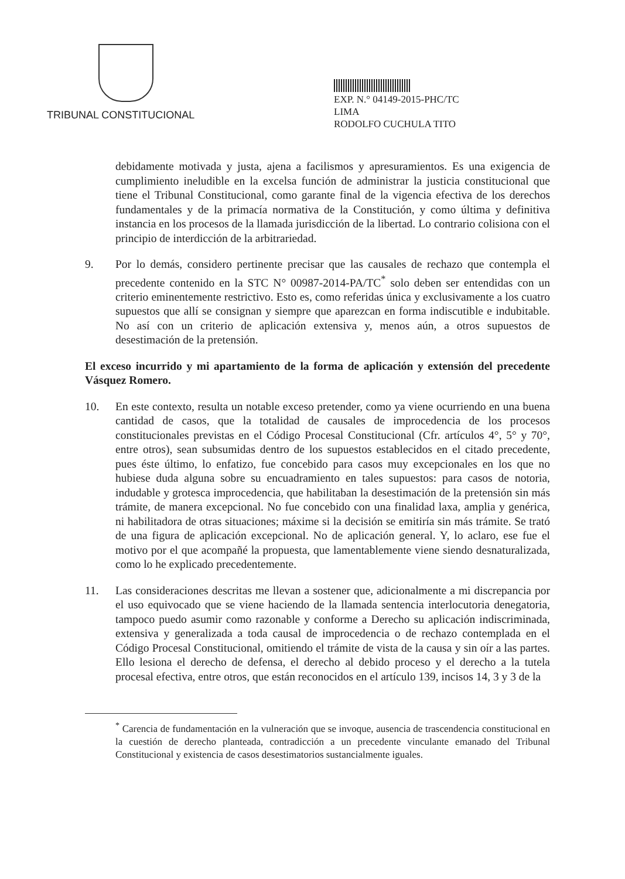TRIBUNAL CONSTITUCIONAL
EXP. N.° 04149-2015-PHC/TC
LIMA
RODOLFO CUCHULA TITO
debidamente motivada y justa, ajena a facilismos y apresuramientos. Es una exigencia de cumplimiento ineludible en la excelsa función de administrar la justicia constitucional que tiene el Tribunal Constitucional, como garante final de la vigencia efectiva de los derechos fundamentales y de la primacía normativa de la Constitución, y como última y definitiva instancia en los procesos de la llamada jurisdicción de la libertad. Lo contrario colisiona con el principio de interdicción de la arbitrariedad.
9. Por lo demás, considero pertinente precisar que las causales de rechazo que contempla el precedente contenido en la STC N° 00987-2014-PA/TC<sup>*</sup> solo deben ser entendidas con un criterio eminentemente restrictivo. Esto es, como referidas única y exclusivamente a los cuatro supuestos que allí se consignan y siempre que aparezcan en forma indiscutible e indubitable. No así con un criterio de aplicación extensiva y, menos aún, a otros supuestos de desestimación de la pretensión.
El exceso incurrido y mi apartamiento de la forma de aplicación y extensión del precedente Vásquez Romero.
10. En este contexto, resulta un notable exceso pretender, como ya viene ocurriendo en una buena cantidad de casos, que la totalidad de causales de improcedencia de los procesos constitucionales previstas en el Código Procesal Constitucional (Cfr. artículos 4°, 5° y 70°, entre otros), sean subsumidas dentro de los supuestos establecidos en el citado precedente, pues éste último, lo enfatizo, fue concebido para casos muy excepcionales en los que no hubiese duda alguna sobre su encuadramiento en tales supuestos: para casos de notoria, indudable y grotesca improcedencia, que habilitaban la desestimación de la pretensión sin más trámite, de manera excepcional. No fue concebido con una finalidad laxa, amplia y genérica, ni habilitadora de otras situaciones; máxime si la decisión se emitiría sin más trámite. Se trató de una figura de aplicación excepcional. No de aplicación general. Y, lo aclaro, ese fue el motivo por el que acompañé la propuesta, que lamentablemente viene siendo desnaturalizada, como lo he explicado precedentemente.
11. Las consideraciones descritas me llevan a sostener que, adicionalmente a mi discrepancia por el uso equivocado que se viene haciendo de la llamada sentencia interlocutoria denegatoria, tampoco puedo asumir como razonable y conforme a Derecho su aplicación indiscriminada, extensiva y generalizada a toda causal de improcedencia o de rechazo contemplada en el Código Procesal Constitucional, omitiendo el trámite de vista de la causa y sin oír a las partes. Ello lesiona el derecho de defensa, el derecho al debido proceso y el derecho a la tutela procesal efectiva, entre otros, que están reconocidos en el artículo 139, incisos 14, 3 y 3 de la
<sup>*</sup> Carencia de fundamentación en la vulneración que se invoque, ausencia de trascendencia constitucional en la cuestión de derecho planteada, contradicción a un precedente vinculante emanado del Tribunal Constitucional y existencia de casos desestimatorios sustancialmente iguales.